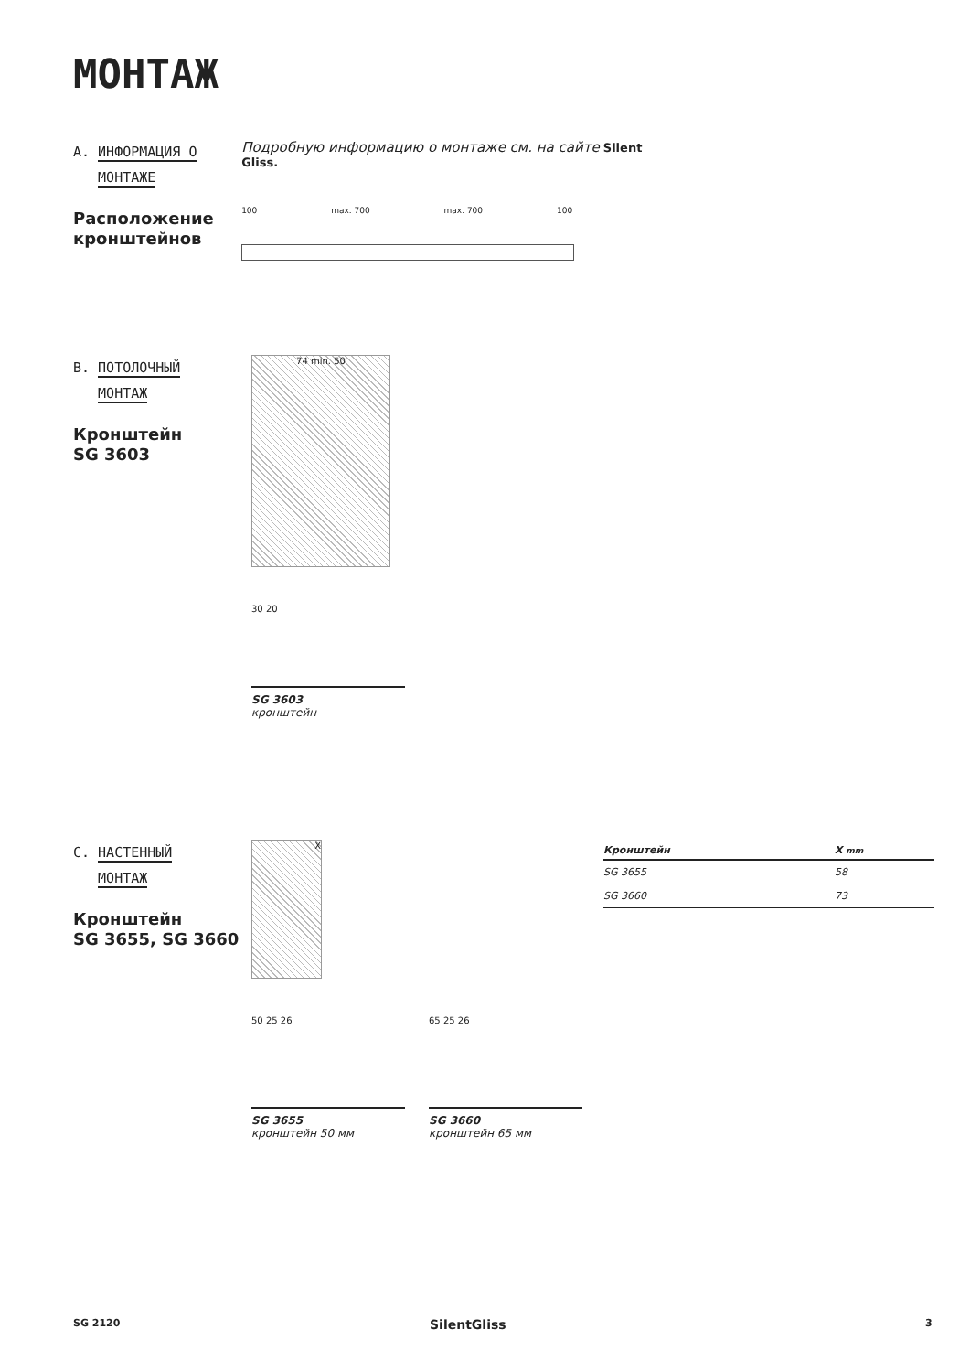МОНТАЖ
A. ИНФОРМАЦИЯ О
МОНТАЖЕ
Расположение кронштейнов
Подробную информацию о монтаже см. на сайте Silent Gliss.
100 max. 700 max. 700 100
B. ПОТОЛОЧНЫЙ
МОНТАЖ
Кронштейн
SG 3603
74 min. 50
30 20
SG 3603
кронштейн
C. НАСТЕННЫЙ
МОНТАЖ
Кронштейн
SG 3655, SG 3660
X
50 25 26
SG 3655
кронштейн 50 мм
65 25 26
SG 3660
кронштейн 65 мм
| Кронштейн | X mm |
| --- | --- |
| SG 3655 | 58 |
| SG 3660 | 73 |
SG 2120 SilentGliss 3